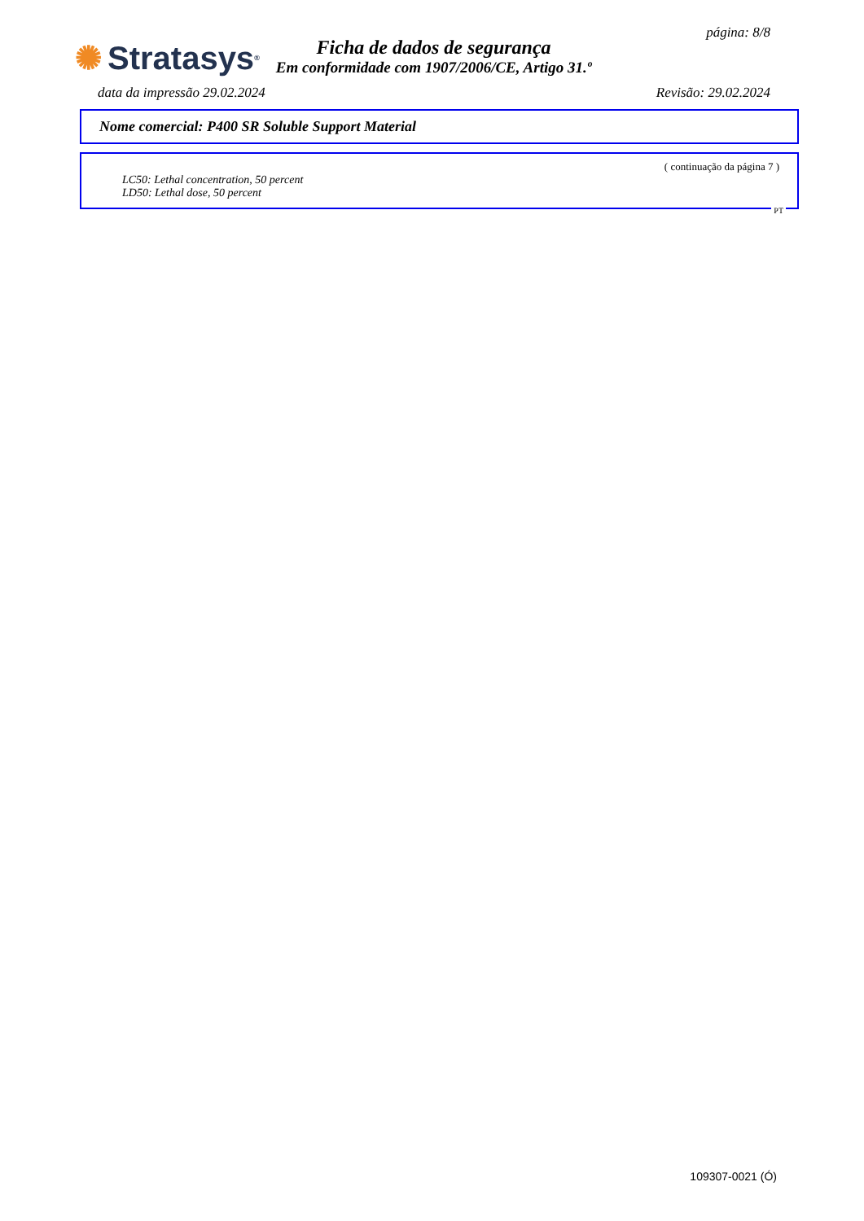página: 8/8
✺ Stratasys<sup>®</sup>
Ficha de dados de segurança
Em conformidade com 1907/2006/CE, Artigo 31.º
data da impressão 29.02.2024 Revisão: 29.02.2024
Nome comercial: P400 SR Soluble Support Material
( continuação da página 7 )
LC50: Lethal concentration, 50 percent
LD50: Lethal dose, 50 percent
PT
109307-0021 (Ó)